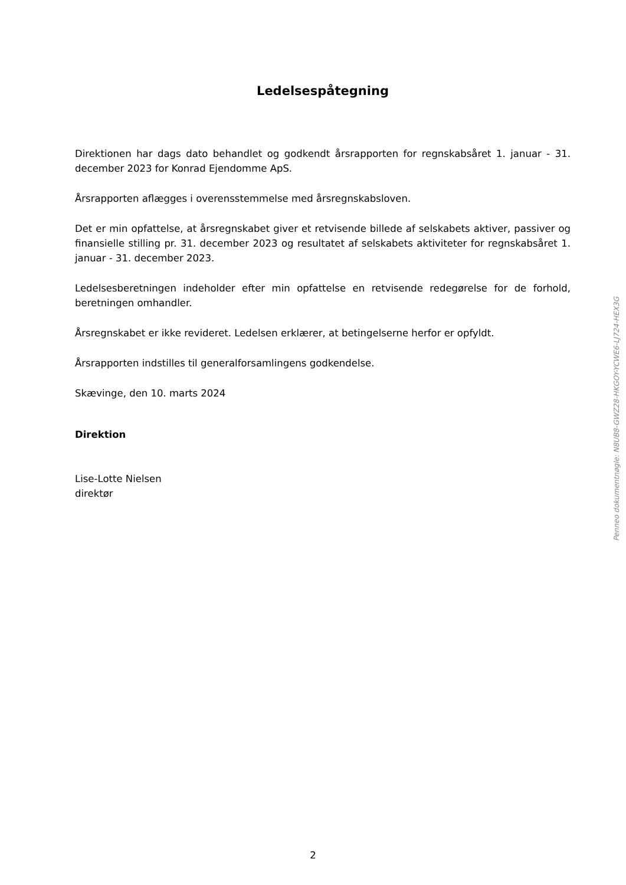Ledelsespåtegning
Direktionen har dags dato behandlet og godkendt årsrapporten for regnskabsåret 1. januar - 31. december 2023 for Konrad Ejendomme ApS.
Årsrapporten aflægges i overensstemmelse med årsregnskabsloven.
Det er min opfattelse, at årsregnskabet giver et retvisende billede af selskabets aktiver, passiver og finansielle stilling pr. 31. december 2023 og resultatet af selskabets aktiviteter for regnskabsåret 1. januar - 31. december 2023.
Ledelsesberetningen indeholder efter min opfattelse en retvisende redegørelse for de forhold, beretningen omhandler.
Årsregnskabet er ikke revideret. Ledelsen erklærer, at betingelserne herfor er opfyldt.
Årsrapporten indstilles til generalforsamlingens godkendelse.
Skævinge, den 10. marts 2024
Direktion
Lise-Lotte Nielsen
direktør
Penneo dokumentnøgle: N8UB8-GWZ28-HKGOY-YCWE6-LJ724-HEX3G
2